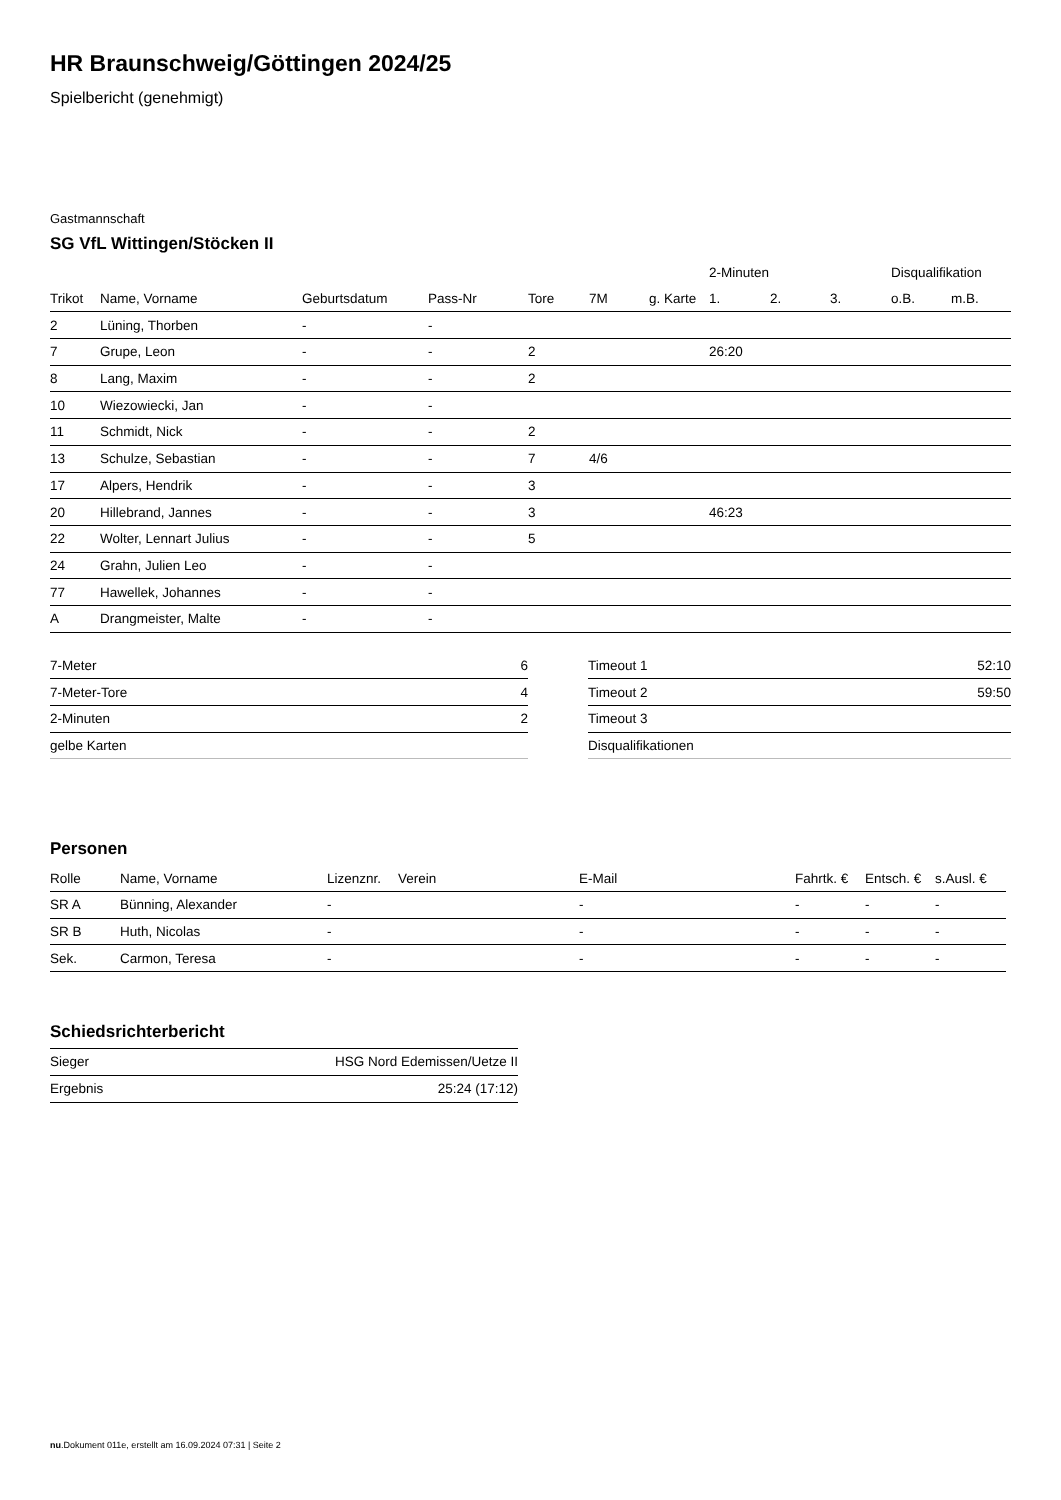HR Braunschweig/Göttingen 2024/25
Spielbericht (genehmigt)
Gastmannschaft
SG VfL Wittingen/Stöcken II
| | | | | | | | 2-Minuten | | | Disqualifikation | |
| --- | --- | --- | --- | --- | --- | --- | --- | --- | --- | --- | --- |
| Trikot | Name, Vorname | Geburtsdatum | Pass-Nr | Tore | 7M | g. Karte | 1. | 2. | 3. | o.B. | m.B. |
| 2 | Lüning, Thorben | - | - | | | | | | | | |
| 7 | Grupe, Leon | - | - | 2 | | | 26:20 | | | | |
| 8 | Lang, Maxim | - | - | 2 | | | | | | | |
| 10 | Wiezowiecki, Jan | - | - | | | | | | | | |
| 11 | Schmidt, Nick | - | - | 2 | | | | | | | |
| 13 | Schulze, Sebastian | - | - | 7 | 4/6 | | | | | | |
| 17 | Alpers, Hendrik | - | - | 3 | | | | | | | |
| 20 | Hillebrand, Jannes | - | - | 3 | | | 46:23 | | | | |
| 22 | Wolter, Lennart Julius | - | - | 5 | | | | | | | |
| 24 | Grahn, Julien Leo | - | - | | | | | | | | |
| 77 | Hawellek, Johannes | - | - | | | | | | | | |
| A | Drangmeister, Malte | - | - | | | | | | | | |
| 7-Meter | 6 |
| 7-Meter-Tore | 4 |
| 2-Minuten | 2 |
| gelbe Karten | |
| Timeout 1 | 52:10 |
| Timeout 2 | 59:50 |
| Timeout 3 | |
| Disqualifikationen | |
Personen
| Rolle | Name, Vorname | Lizenznr. | Verein | E-Mail | Fahrtk. € | Entsch. € | s.Ausl. € |
| --- | --- | --- | --- | --- | --- | --- | --- |
| SR A | Bünning, Alexander | - | | - | - | - | - |
| SR B | Huth, Nicolas | - | | - | - | - | - |
| Sek. | Carmon, Teresa | - | | - | - | - | - |
Schiedsrichterbericht
| Sieger | HSG Nord Edemissen/Uetze II |
| Ergebnis | 25:24 (17:12) |
nu.Dokument 011e, erstellt am 16.09.2024 07:31 | Seite 2